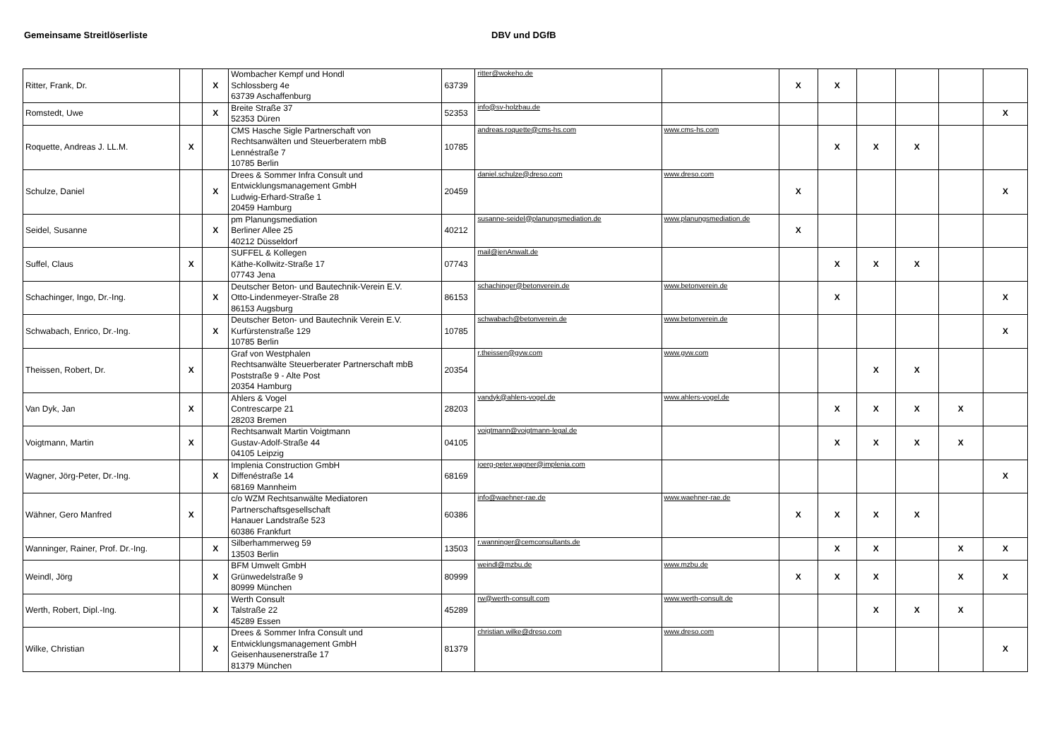Gemeinsame Streitlöserliste DBV und DGfB
| Ritter, Frank, Dr. | | X | Wombacher Kempf und Hondl Schlossberg 4e 63739 Aschaffenburg | 63739 | ritter@wokeho.de | | X | X | | | | |
| Romstedt, Uwe | | X | Breite Straße 37 52353 Düren | 52353 | info@sv-holzbau.de | | | | | | | X |
| Roquette, Andreas J. LL.M. | X | | CMS Hasche Sigle Partnerschaft von Rechtsanwälten und Steuerberatern mbB Lennéstraße 7 10785 Berlin | 10785 | andreas.roquette@cms-hs.com | www.cms-hs.com | | X | X | X | | |
| Schulze, Daniel | | X | Drees & Sommer Infra Consult und Entwicklungsmanagement GmbH Ludwig-Erhard-Straße 1 20459 Hamburg | 20459 | daniel.schulze@dreso.com | www.dreso.com | X | | | | | X |
| Seidel, Susanne | | X | pm Planungsmediation Berliner Allee 25 40212 Düsseldorf | 40212 | susanne-seidel@planungsmediation.de | www.planungsmediation.de | X | | | | | |
| Suffel, Claus | X | | SUFFEL & Kollegen Käthe-Kollwitz-Straße 17 07743 Jena | 07743 | mail@jenAnwalt.de | | | X | X | X | | |
| Schachinger, Ingo, Dr.-Ing. | | X | Deutscher Beton- und Bautechnik-Verein E.V. Otto-Lindenmeyer-Straße 28 86153 Augsburg | 86153 | schachinger@betonverein.de | www.betonverein.de | | X | | | | X |
| Schwabach, Enrico, Dr.-Ing. | | X | Deutscher Beton- und Bautechnik Verein E.V. Kurfürstenstraße 129 10785 Berlin | 10785 | schwabach@betonverein.de | www.betonverein.de | | | | | | X |
| Theissen, Robert, Dr. | X | | Graf von Westphalen Rechtsanwälte Steuerberater Partnerschaft mbB Poststraße 9 - Alte Post 20354 Hamburg | 20354 | r.theissen@gvw.com | www.gvw.com | | | X | X | | |
| Van Dyk, Jan | X | | Ahlers & Vogel Contrescarpe 21 28203 Bremen | 28203 | vandyk@ahlers-vogel.de | www.ahlers-vogel.de | | X | X | X | X | |
| Voigtmann, Martin | X | | Rechtsanwalt Martin Voigtmann Gustav-Adolf-Straße 44 04105 Leipzig | 04105 | voigtmann@voigtmann-legal.de | | | X | X | X | X | |
| Wagner, Jörg-Peter, Dr.-Ing. | | X | Implenia Construction GmbH Diffenéstraße 14 68169 Mannheim | 68169 | joerg-peter.wagner@implenia.com | | | | | | | X |
| Wähner, Gero Manfred | X | | c/o WZM Rechtsanwälte Mediatoren Partnerschaftsgesellschaft Hanauer Landstraße 523 60386 Frankfurt | 60386 | info@waehner-rae.de | www.waehner-rae.de | X | X | X | X | | |
| Wanninger, Rainer, Prof. Dr.-Ing. | | X | Silberhammerweg 59 13503 Berlin | 13503 | r.wanninger@cemconsultants.de | | | X | X | | X | X |
| Weindl, Jörg | | X | BFM Umwelt GmbH Grünwedelstraße 9 80999 München | 80999 | weindl@mzbu.de | www.mzbu.de | X | X | X | | X | X |
| Werth, Robert, Dipl.-Ing. | | X | Werth Consult Talstraße 22 45289 Essen | 45289 | rw@werth-consult.com | www.werth-consult.de | | | X | X | X | |
| Wilke, Christian | | X | Drees & Sommer Infra Consult und Entwicklungsmanagement GmbH Geisenhausenerstraße 17 81379 München | 81379 | christian.wilke@dreso.com | www.dreso.com | | | | | | X |